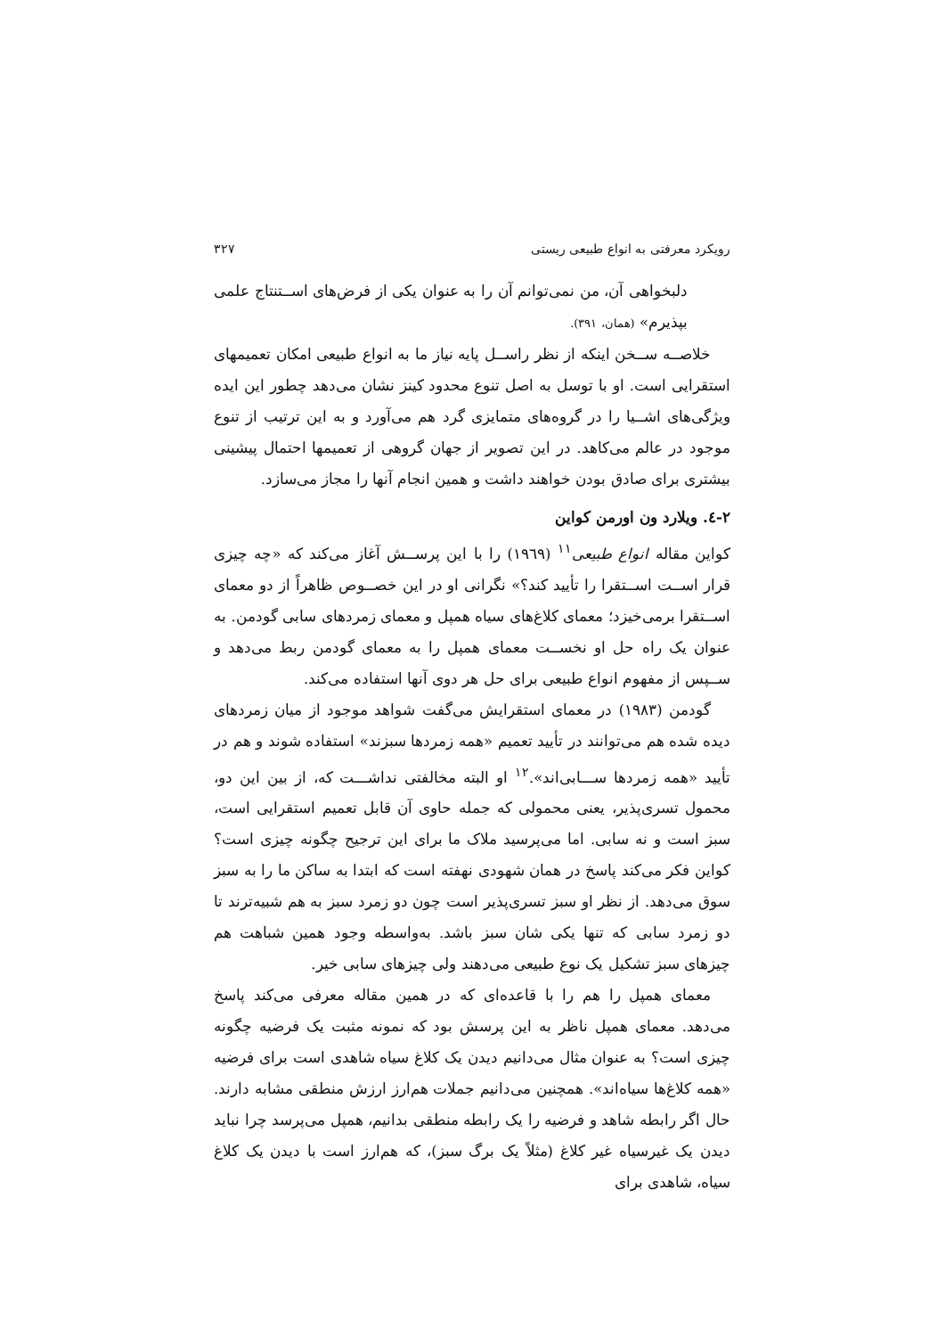رویکرد معرفتی به انواع طبیعی ریستی ۳۲۷
دلبخواهی آن، من نمی‌توانم آن را به عنوان یکی از فرض‌های اســتنتاج علمی بپذیرم» (همان، ۳۹۱).
خلاصــه ســخن اینکه از نظر راســل پایه نیاز ما به انواع طبیعی امکان تعمیمهای استقرایی است. او با توسل به اصل تنوع محدود کینز نشان می‌دهد چطور این ایده ویژگی‌های اشــیا را در گروه‌های متمایزی گرد هم می‌آورد و به این ترتیب از تنوع موجود در عالم می‌کاهد. در این تصویر از جهان گروهی از تعمیمها احتمال پیشینی بیشتری برای صادق بودن خواهند داشت و همین انجام آنها را مجاز می‌سازد.
۲-٤. ویلارد ون اورمن کواین
کواین مقاله انواع طبیعی<sup>۱۱</sup> (۱۹٦۹) را با این پرســش آغاز می‌کند که «چه چیزی قرار اســت اســتقرا را تأیید کند؟» نگرانی او در این خصــوص ظاهراً از دو معمای اســتقرا برمی‌خیزد؛ معمای کلاغ‌های سیاه همپل و معمای زمردهای سابی گودمن. به عنوان یک راه حل او نخســت معمای همپل را به معمای گودمن ربط می‌دهد و ســپس از مفهوم انواع طبیعی برای حل هر دوی آنها استفاده می‌کند.
گودمن (۱۹۸۳) در معمای استقرایش می‌گفت شواهد موجود از میان زمردهای دیده شده هم می‌توانند در تأیید تعمیم «همه زمردها سبزند» استفاده شوند و هم در تأیید «همه زمردها ســـابی‌اند».<sup>۱۲</sup> او البته مخالفتی نداشـــت که، از بین این دو، محمول تسری‌پذیر، یعنی محمولی که جمله حاوی آن قابل تعمیم استقرایی است، سبز است و نه سابی. اما می‌پرسید ملاک ما برای این ترجیح چگونه چیزی است؟ کواین فکر می‌کند پاسخ در همان شهودی نهفته است که ابتدا به ساکن ما را به سبز سوق می‌دهد. از نظر او سبز تسری‌پذیر است چون دو زمرد سبز به هم شبیه‌ترند تا دو زمرد سابی که تنها یکی شان سبز باشد. به‌واسطه وجود همین شباهت هم چیزهای سبز تشکیل یک نوع طبیعی می‌دهند ولی چیزهای سابی خیر.
معمای همپل را هم را با قاعده‌ای که در همین مقاله معرفی می‌کند پاسخ می‌دهد. معمای همپل ناظر به این پرسش بود که نمونه مثبت یک فرضیه چگونه چیزی است؟ به عنوان مثال می‌دانیم دیدن یک کلاغ سیاه شاهدی است برای فرضیه «همه کلاغ‌ها سیاه‌اند». همچنین می‌دانیم جملات هم‌ارز ارزش منطقی مشابه دارند. حال اگر رابطه شاهد و فرضیه را یک رابطه منطقی بدانیم، همپل می‌پرسد چرا نباید دیدن یک غیرسیاه غیر کلاغ (مثلاً یک برگ سبز)، که هم‌ارز است با دیدن یک کلاغ سیاه، شاهدی برای